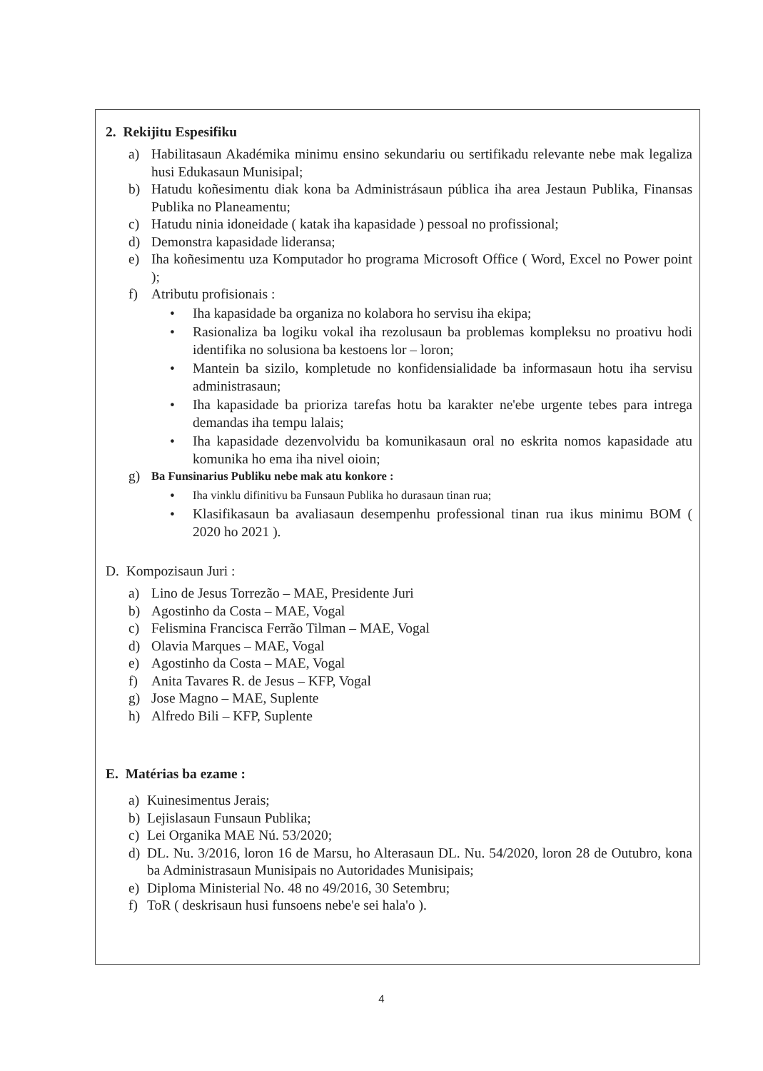2. Rekijitu Espesifiku
a) Habilitasaun Akadémika minimu ensino sekundariu ou sertifikadu relevante nebe mak legaliza husi Edukasaun Munisipal;
b) Hatudu koñesimentu diak kona ba Administrásaun pública iha area Jestaun Publika, Finansas Publika no Planeamentu;
c) Hatudu ninia idoneidade ( katak iha kapasidade ) pessoal no profissional;
d) Demonstra kapasidade lideransa;
e) Iha koñesimentu uza Komputador ho programa Microsoft Office ( Word, Excel no Power point );
f) Atributu profisionais :
• Iha kapasidade ba organiza no kolabora ho servisu iha ekipa;
• Rasionaliza ba logiku vokal iha rezolusaun ba problemas kompleksu no proativu hodi identifika no solusiona ba kestoens lor – loron;
• Mantein ba sizilo, kompletude no konfidensialidade ba informasaun hotu iha servisu administrasaun;
• Iha kapasidade ba prioriza tarefas hotu ba karakter ne'ebe urgente tebes para intrega demandas iha tempu lalais;
• Iha kapasidade dezenvolvidu ba komunikasaun oral no eskrita nomos kapasidade atu komunika ho ema iha nivel oioin;
g) Ba Funsinarius Publiku nebe mak atu konkore :
• Iha vinklu difinitivu ba Funsaun Publika ho durasaun tinan rua;
• Klasifikasaun ba avaliasaun desempenhu professional tinan rua ikus minimu BOM ( 2020 ho 2021 ).
D. Kompozisaun Juri :
a) Lino de Jesus Torrezão – MAE, Presidente Juri
b) Agostinho da Costa – MAE, Vogal
c) Felismina Francisca Ferrão Tilman – MAE, Vogal
d) Olavia Marques – MAE, Vogal
e) Agostinho da Costa – MAE, Vogal
f) Anita Tavares R. de Jesus – KFP, Vogal
g) Jose Magno – MAE, Suplente
h) Alfredo Bili – KFP, Suplente
E. Matérias ba ezame :
a) Kuinesimentus Jerais;
b) Lejislasaun Funsaun Publika;
c) Lei Organika MAE Nú. 53/2020;
d) DL. Nu. 3/2016, loron 16 de Marsu, ho Alterasaun DL. Nu. 54/2020, loron 28 de Outubro, kona ba Administrasaun Munisipais no Autoridades Munisipais;
e) Diploma Ministerial No. 48 no 49/2016, 30 Setembru;
f) ToR ( deskrisaun husi funsoens nebe'e sei hala'o ).
4